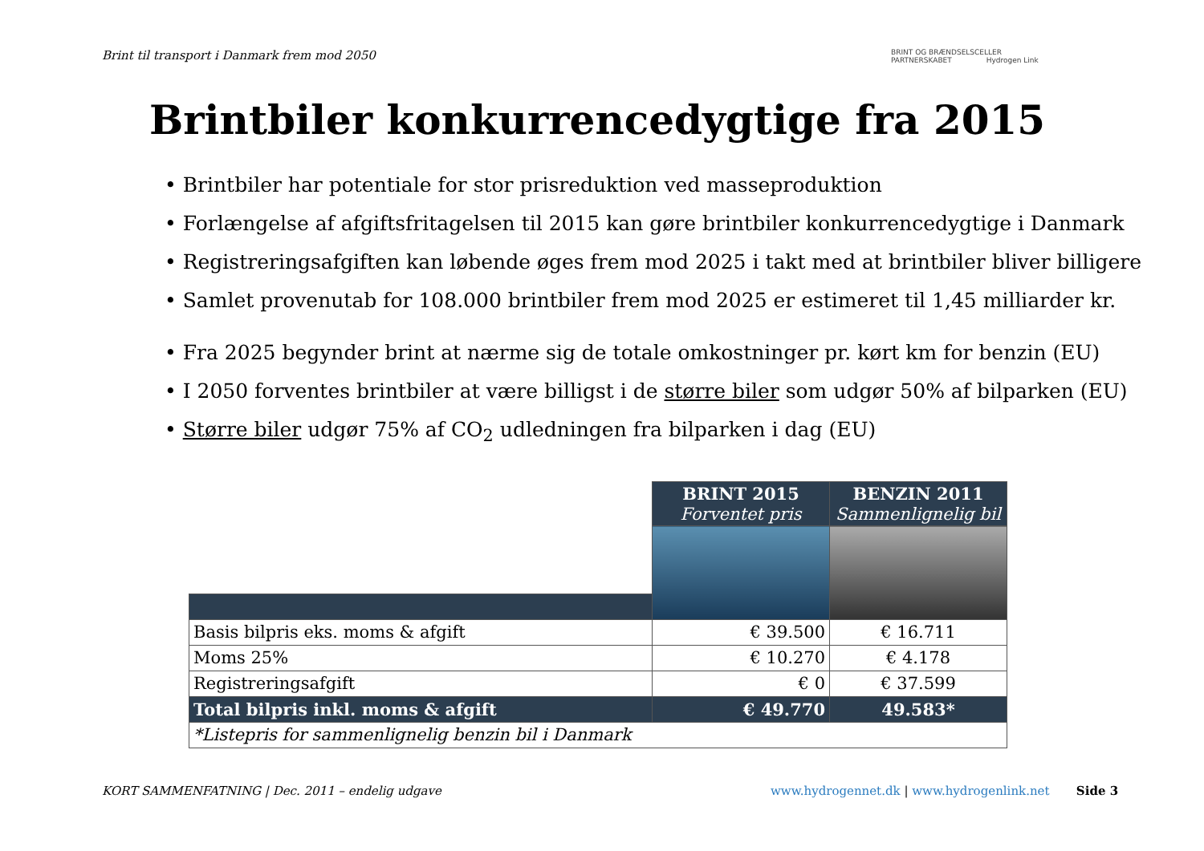Brint til transport i Danmark frem mod 2050
BRINT OG BRÆNDSELSCELLER
PARTNERSKABET Hydrogen Link
Brintbiler konkurrencedygtige fra 2015
• Brintbiler har potentiale for stor prisreduktion ved masseproduktion
• Forlængelse af afgiftsfritagelsen til 2015 kan gøre brintbiler konkurrencedygtige i Danmark
• Registreringsafgiften kan løbende øges frem mod 2025 i takt med at brintbiler bliver billigere
• Samlet provenutab for 108.000 brintbiler frem mod 2025 er estimeret til 1,45 milliarder kr.
• Fra 2025 begynder brint at nærme sig de totale omkostninger pr. kørt km for benzin (EU)
• I 2050 forventes brintbiler at være billigst i de større biler som udgør 50% af bilparken (EU)
• Større biler udgør 75% af CO<sub>2</sub> udledningen fra bilparken i dag (EU)
| | BRINT 2015 Forventet pris | BENZIN 2011 Sammenlignelig bil |
| Basis bilpris eks. moms & afgift | € 39.500 | € 16.711 |
| Moms 25% | € 10.270 | € 4.178 |
| Registreringsafgift | € 0 | € 37.599 |
| Total bilpris inkl. moms & afgift | € 49.770 | 49.583* |
| *Listepris for sammenlignelig benzin bil i Danmark | | |
KORT SAMMENFATNING | Dec. 2011 – endelig udgave
www.hydrogennet.dk | www.hydrogenlink.net Side 3